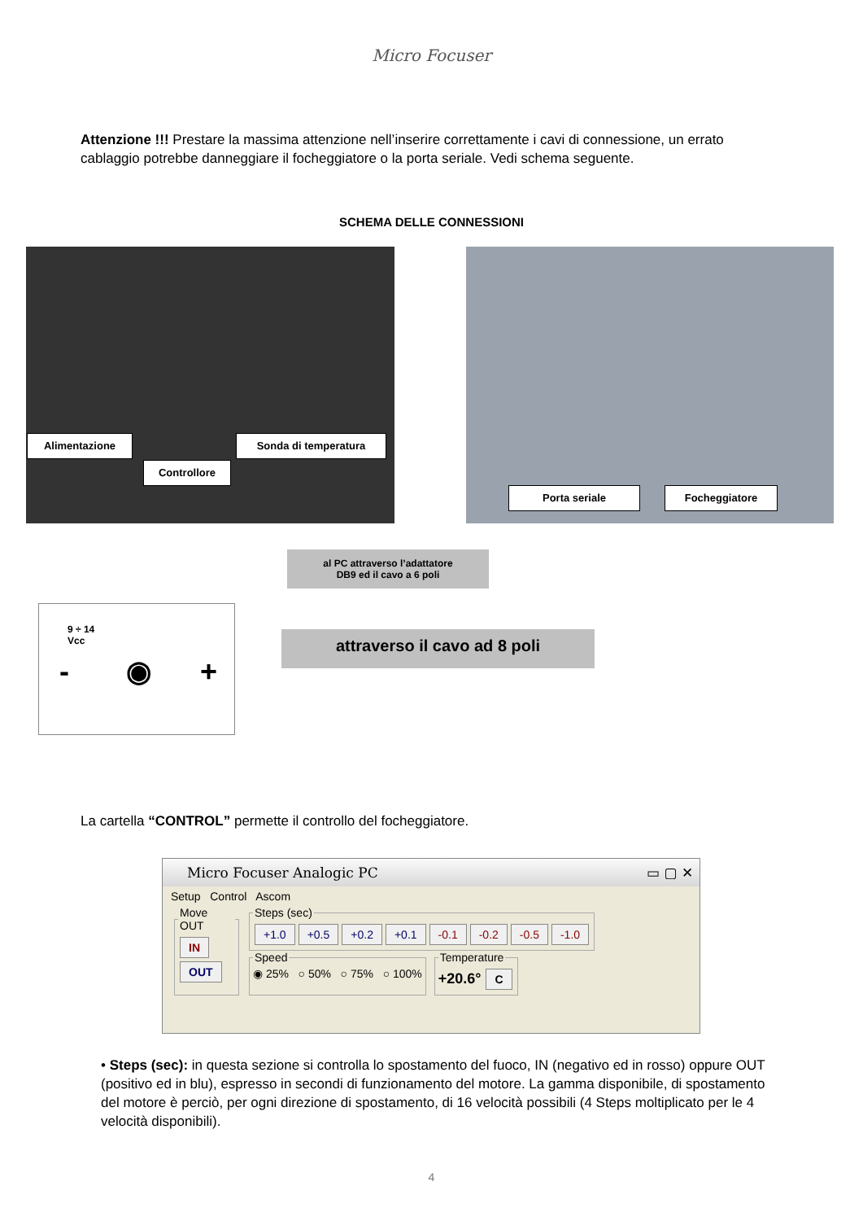Micro Focuser
Attenzione !!! Prestare la massima attenzione nell’inserire correttamente i cavi di connessione, un errato cablaggio potrebbe danneggiare il focheggiatore o la porta seriale. Vedi schema seguente.
SCHEMA DELLE CONNESSIONI
Alimentazione Sonda di temperatura
Controllore
Porta seriale Focheggiatore
al PC attraverso l’adattatore
DB9 ed il cavo a 6 poli
9 ÷ 14
Vcc
- ◉ +
attraverso il cavo ad 8 poli
La cartella “CONTROL” permette il controllo del focheggiatore.
Micro Focuser Analogic PC ▭ ▢ ✕
Setup Control Ascom
Move OUT IN
OUT
Steps (sec) +1.0 +0.5 +0.2 +0.1 -0.1 -0.2 -0.5 -1.0
Speed◉ 25% ○ 50% ○ 75% ○ 100% Temperature+20.6° C
• Steps (sec): in questa sezione si controlla lo spostamento del fuoco, IN (negativo ed in rosso) oppure OUT (positivo ed in blu), espresso in secondi di funzionamento del motore. La gamma disponibile, di spostamento del motore è perciò, per ogni direzione di spostamento, di 16 velocità possibili (4 Steps moltiplicato per le 4 velocità disponibili).
4